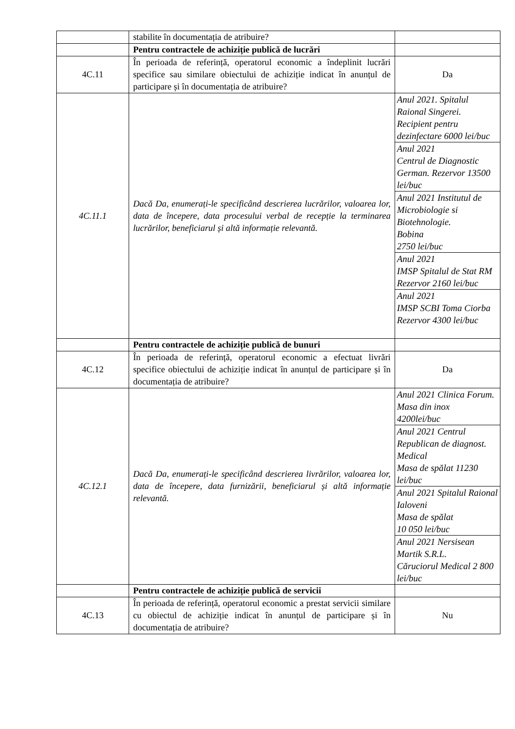| | stabilite în documentația de atribuire? | |
| | Pentru contractele de achiziție publică de lucrări | |
| 4C.11 | În perioada de referință, operatorul economic a îndeplinit lucrări specifice sau similare obiectului de achiziție indicat în anunțul de participare și în documentația de atribuire? | Da |
| 4C.11.1 | Dacă Da, enumerați-le specificând descrierea lucrărilor, valoarea lor, data de începere, data procesului verbal de recepție la terminarea lucrărilor, beneficiarul și altă informație relevantă. | / Anul 2021. Spitalul Raional Singerei. Recipient pentru dezinfectare 6000 lei/buc / / Anul 2021 Centrul de Diagnostic German. Rezervor 13500 lei/buc / / Anul 2021 Institutul de Microbiologie si Biotehnologie. Bobina 2750 lei/buc / / Anul 2021 IMSP Spitalul de Stat RM Rezervor 2160 lei/buc / / Anul 2021 IMSP SCBI Toma Ciorba Rezervor 4300 lei/buc / |
| | Pentru contractele de achiziție publică de bunuri | |
| 4C.12 | În perioada de referință, operatorul economic a efectuat livrări specifice obiectului de achiziție indicat în anunțul de participare și în documentația de atribuire? | Da |
| 4C.12.1 | Dacă Da, enumerați-le specificând descrierea livrărilor, valoarea lor, data de începere, data furnizării, beneficiarul și altă informație relevantă. | / Anul 2021 Clinica Forum. Masa din inox 4200lei/buc / / Anul 2021 Centrul Republican de diagnost. Medical Masa de spălat 11230 lei/buc / / Anul 2021 Spitalul Raional Ialoveni Masa de spălat 10 050 lei/buc / / Anul 2021 Nersisean Martik S.R.L. Căruciorul Medical 2 800 lei/buc / |
| | Pentru contractele de achiziție publică de servicii | |
| 4C.13 | În perioada de referință, operatorul economic a prestat servicii similare cu obiectul de achiziție indicat în anunțul de participare și în documentația de atribuire? | Nu |